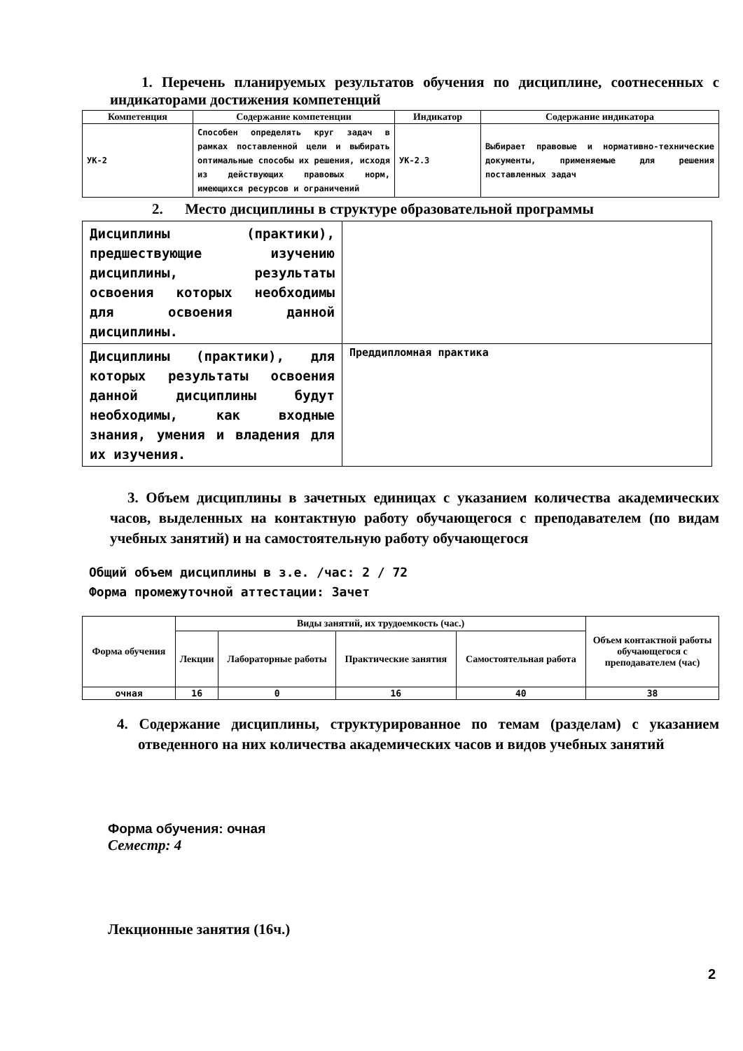1. Перечень планируемых результатов обучения по дисциплине, соотнесенных с индикаторами достижения компетенций
| Компетенция | Содержание компетенции | Индикатор | Содержание индикатора |
| --- | --- | --- | --- |
| УК-2 | Способен определять круг задач в рамках поставленной цели и выбирать оптимальные способы их решения, исходя из действующих правовых норм, имеющихся ресурсов и ограничений | УК-2.3 | Выбирает правовые и нормативно-технические документы, применяемые для решения поставленных задач |
2. Место дисциплины в структуре образовательной программы
| Дисциплины (практики), предшествующие изучению дисциплины, результаты освоения которых необходимы для освоения данной дисциплины. | |
| Дисциплины (практики), для которых результаты освоения данной дисциплины будут необходимы, как входные знания, умения и владения для их изучения. | Преддипломная практика |
3. Объем дисциплины в зачетных единицах с указанием количества академических часов, выделенных на контактную работу обучающегося с преподавателем (по видам учебных занятий) и на самостоятельную работу обучающегося
Общий объем дисциплины в з.е. /час: 2 / 72
Форма промежуточной аттестации: Зачет
| Форма обучения | Виды занятий, их трудоемкость (час.) | | | | Объем контактной работы обучающегося с преподавателем (час) |
| --- | --- | --- | --- | --- | --- |
| | Лекции | Лабораторные работы | Практические занятия | Самостоятельная работа | |
| очная | 16 | 0 | 16 | 40 | 38 |
4. Содержание дисциплины, структурированное по темам (разделам) с указанием отведенного на них количества академических часов и видов учебных занятий
Форма обучения: очная
Семестр: 4
Лекционные занятия (16ч.)
2